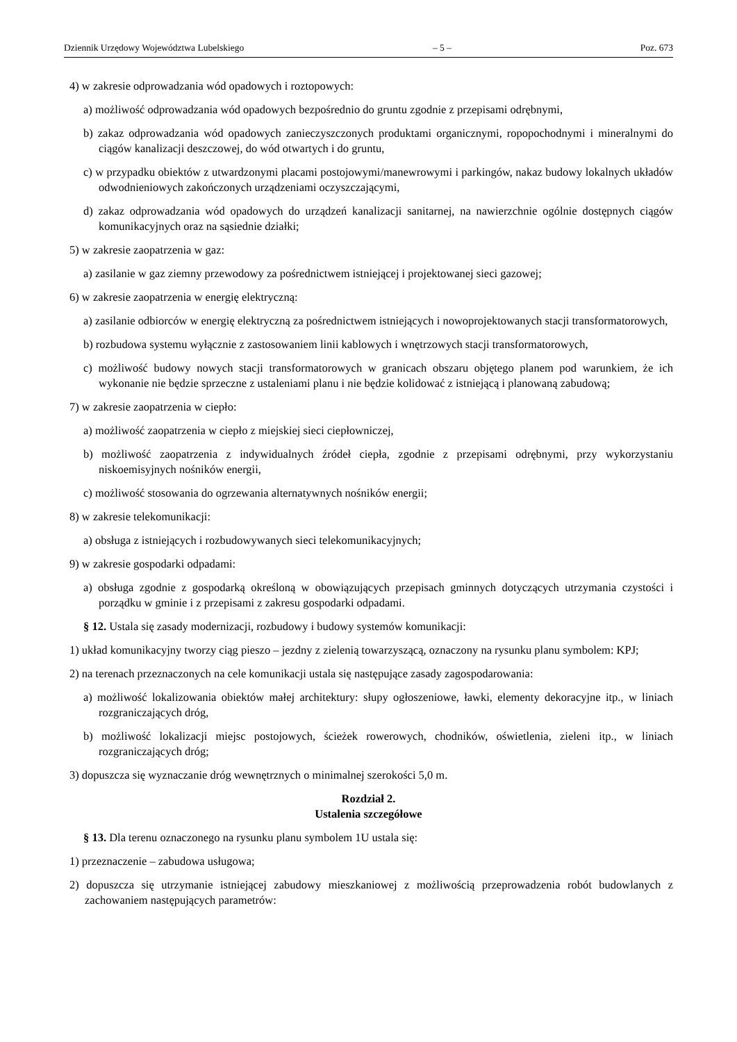Dziennik Urzędowy Województwa Lubelskiego – 5 – Poz. 673
4) w zakresie odprowadzania wód opadowych i roztopowych:
a) możliwość odprowadzania wód opadowych bezpośrednio do gruntu zgodnie z przepisami odrębnymi,
b) zakaz odprowadzania wód opadowych zanieczyszczonych produktami organicznymi, ropopochodnymi i mineralnymi do ciągów kanalizacji deszczowej, do wód otwartych i do gruntu,
c) w przypadku obiektów z utwardzonymi placami postojowymi/manewrowymi i parkingów, nakaz budowy lokalnych układów odwodnieniowych zakończonych urządzeniami oczyszczającymi,
d) zakaz odprowadzania wód opadowych do urządzeń kanalizacji sanitarnej, na nawierzchnie ogólnie dostępnych ciągów komunikacyjnych oraz na sąsiednie działki;
5) w zakresie zaopatrzenia w gaz:
a) zasilanie w gaz ziemny przewodowy za pośrednictwem istniejącej i projektowanej sieci gazowej;
6) w zakresie zaopatrzenia w energię elektryczną:
a) zasilanie odbiorców w energię elektryczną za pośrednictwem istniejących i nowoprojektowanych stacji transformatorowych,
b) rozbudowa systemu wyłącznie z zastosowaniem linii kablowych i wnętrzowych stacji transformatorowych,
c) możliwość budowy nowych stacji transformatorowych w granicach obszaru objętego planem pod warunkiem, że ich wykonanie nie będzie sprzeczne z ustaleniami planu i nie będzie kolidować z istniejącą i planowaną zabudową;
7) w zakresie zaopatrzenia w ciepło:
a) możliwość zaopatrzenia w ciepło z miejskiej sieci ciepłowniczej,
b) możliwość zaopatrzenia z indywidualnych źródeł ciepła, zgodnie z przepisami odrębnymi, przy wykorzystaniu niskoemisyjnych nośników energii,
c) możliwość stosowania do ogrzewania alternatywnych nośników energii;
8) w zakresie telekomunikacji:
a) obsługa z istniejących i rozbudowywanych sieci telekomunikacyjnych;
9) w zakresie gospodarki odpadami:
a) obsługa zgodnie z gospodarką określoną w obowiązujących przepisach gminnych dotyczących utrzymania czystości i porządku w gminie i z przepisami z zakresu gospodarki odpadami.
§ 12. Ustala się zasady modernizacji, rozbudowy i budowy systemów komunikacji:
1) układ komunikacyjny tworzy ciąg pieszo – jezdny z zielenią towarzyszącą, oznaczony na rysunku planu symbolem: KPJ;
2) na terenach przeznaczonych na cele komunikacji ustala się następujące zasady zagospodarowania:
a) możliwość lokalizowania obiektów małej architektury: słupy ogłoszeniowe, ławki, elementy dekoracyjne itp., w liniach rozgraniczających dróg,
b) możliwość lokalizacji miejsc postojowych, ścieżek rowerowych, chodników, oświetlenia, zieleni itp., w liniach rozgraniczających dróg;
3) dopuszcza się wyznaczanie dróg wewnętrznych o minimalnej szerokości 5,0 m.
Rozdział 2.
Ustalenia szczegółowe
§ 13. Dla terenu oznaczonego na rysunku planu symbolem 1U ustala się:
1) przeznaczenie – zabudowa usługowa;
2) dopuszcza się utrzymanie istniejącej zabudowy mieszkaniowej z możliwością przeprowadzenia robót budowlanych z zachowaniem następujących parametrów: